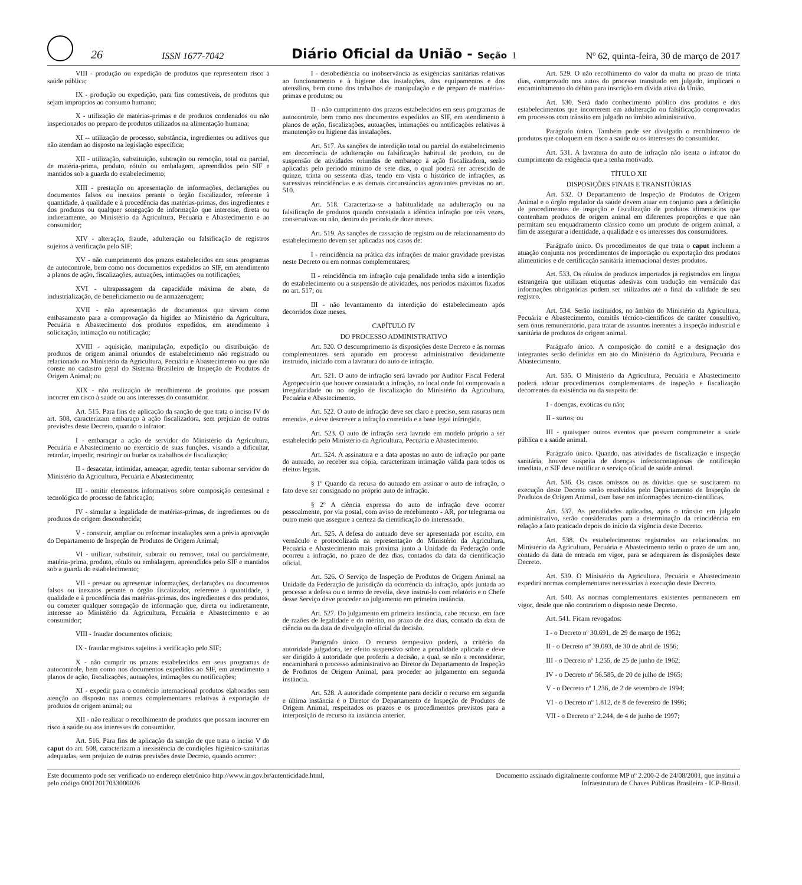26
ISSN 1677-7042
Diário Oficial da União - Seção 1
Nº 62, quinta-feira, 30 de março de 2017
VIII - produção ou expedição de produtos que representem risco à saúde pública;
IX - produção ou expedição, para fins comestíveis, de produtos que sejam impróprios ao consumo humano;
X - utilização de matérias-primas e de produtos condenados ou não inspecionados no preparo de produtos utilizados na alimentação humana;
XI -- utilização de processo, substância, ingredientes ou aditivos que não atendam ao disposto na legislação específica;
XII - utilização, substituição, subtração ou remoção, total ou parcial, de matéria-prima, produto, rótulo ou embalagem, apreendidos pelo SIF e mantidos sob a guarda do estabelecimento;
XIII - prestação ou apresentação de informações, declarações ou documentos falsos ou inexatos perante o órgão fiscalizador, referente à quantidade, à qualidade e à procedência das matérias-primas, dos ingredientes e dos produtos ou qualquer sonegação de informação que interesse, direta ou indiretamente, ao Ministério da Agricultura, Pecuária e Abastecimento e ao consumidor;
XIV - alteração, fraude, adulteração ou falsificação de registros sujeitos à verificação pelo SIF;
XV - não cumprimento dos prazos estabelecidos em seus programas de autocontrole, bem como nos documentos expedidos ao SIF, em atendimento a planos de ação, fiscalizações, autuações, intimações ou notificações;
XVI - ultrapassagem da capacidade máxima de abate, de industrialização, de beneficiamento ou de armazenagem;
XVII - não apresentação de documentos que sirvam como embasamento para a comprovação da higidez ao Ministério da Agricultura, Pecuária e Abastecimento dos produtos expedidos, em atendimento à solicitação, intimação ou notificação;
XVIII - aquisição, manipulação, expedição ou distribuição de produtos de origem animal oriundos de estabelecimento não registrado ou relacionado no Ministério da Agricultura, Pecuária e Abastecimento ou que não conste no cadastro geral do Sistema Brasileiro de Inspeção de Produtos de Origem Animal; ou
XIX - não realização de recolhimento de produtos que possam incorrer em risco à saúde ou aos interesses do consumidor.
Art. 515. Para fins de aplicação da sanção de que trata o inciso IV do art. 508, caracterizam embaraço à ação fiscalizadora, sem prejuízo de outras previsões deste Decreto, quando o infrator:
I - embaraçar a ação de servidor do Ministério da Agricultura, Pecuária e Abastecimento no exercício de suas funções, visando a dificultar, retardar, impedir, restringir ou burlar os trabalhos de fiscalização;
II - desacatar, intimidar, ameaçar, agredir, tentar subornar servidor do Ministério da Agricultura, Pecuária e Abastecimento;
III - omitir elementos informativos sobre composição centesimal e tecnológica do processo de fabricação;
IV - simular a legalidade de matérias-primas, de ingredientes ou de produtos de origem desconhecida;
V - construir, ampliar ou reformar instalações sem a prévia aprovação do Departamento de Inspeção de Produtos de Origem Animal;
VI - utilizar, substituir, subtrair ou remover, total ou parcialmente, matéria-prima, produto, rótulo ou embalagem, apreendidos pelo SIF e mantidos sob a guarda do estabelecimento;
VII - prestar ou apresentar informações, declarações ou documentos falsos ou inexatos perante o órgão fiscalizador, referente à quantidade, à qualidade e à procedência das matérias-primas, dos ingredientes e dos produtos, ou cometer qualquer sonegação de informação que, direta ou indiretamente, interesse ao Ministério da Agricultura, Pecuária e Abastecimento e ao consumidor;
VIII - fraudar documentos oficiais;
IX - fraudar registros sujeitos à verificação pelo SIF;
X - não cumprir os prazos estabelecidos em seus programas de autocontrole, bem como nos documentos expedidos ao SIF, em atendimento a planos de ação, fiscalizações, autuações, intimações ou notificações;
XI - expedir para o comércio internacional produtos elaborados sem atenção ao disposto nas normas complementares relativas à exportação de produtos de origem animal; ou
XII - não realizar o recolhimento de produtos que possam incorrer em risco à saúde ou aos interesses do consumidor.
Art. 516. Para fins de aplicação da sanção de que trata o inciso V do caput do art. 508, caracterizam a inexistência de condições higiênico-sanitárias adequadas, sem prejuízo de outras previsões deste Decreto, quando ocorrer:
I - desobediência ou inobservância às exigências sanitárias relativas ao funcionamento e à higiene das instalações, dos equipamentos e dos utensílios, bem como dos trabalhos de manipulação e de preparo de matérias-primas e produtos; ou
II - não cumprimento dos prazos estabelecidos em seus programas de autocontrole, bem como nos documentos expedidos ao SIF, em atendimento à planos de ação, fiscalizações, autuações, intimações ou notificações relativas à manutenção ou higiene das instalações.
Art. 517. As sanções de interdição total ou parcial do estabelecimento em decorrência de adulteração ou falsificação habitual do produto, ou de suspensão de atividades oriundas de embaraço à ação fiscalizadora, serão aplicadas pelo período mínimo de sete dias, o qual poderá ser acrescido de quinze, trinta ou sessenta dias, tendo em vista o histórico de infrações, as sucessivas reincidências e as demais circunstâncias agravantes previstas no art. 510.
Art. 518. Caracteriza-se a habitualidade na adulteração ou na falsificação de produtos quando constatada a idêntica infração por três vezes, consecutivas ou não, dentro do período de doze meses.
Art. 519. As sanções de cassação de registro ou de relacionamento do estabelecimento devem ser aplicadas nos casos de:
I - reincidência na prática das infrações de maior gravidade previstas neste Decreto ou em normas complementares;
II - reincidência em infração cuja penalidade tenha sido a interdição do estabelecimento ou a suspensão de atividades, nos períodos máximos fixados no art. 517; ou
III - não levantamento da interdição do estabelecimento após decorridos doze meses.
CAPÍTULO IV
DO PROCESSO ADMINISTRATIVO
Art. 520. O descumprimento às disposições deste Decreto e às normas complementares será apurado em processo administrativo devidamente instruído, iniciado com a lavratura do auto de infração.
Art. 521. O auto de infração será lavrado por Auditor Fiscal Federal Agropecuário que houver constatado a infração, no local onde foi comprovada a irregularidade ou no órgão de fiscalização do Ministério da Agricultura, Pecuária e Abastecimento.
Art. 522. O auto de infração deve ser claro e preciso, sem rasuras nem emendas, e deve descrever a infração cometida e a base legal infringida.
Art. 523. O auto de infração será lavrado em modelo próprio a ser estabelecido pelo Ministério da Agricultura, Pecuária e Abastecimento.
Art. 524. A assinatura e a data apostas no auto de infração por parte do autuado, ao receber sua cópia, caracterizam intimação válida para todos os efeitos legais.
§ 1º Quando da recusa do autuado em assinar o auto de infração, o fato deve ser consignado no próprio auto de infração.
§ 2º A ciência expressa do auto de infração deve ocorrer pessoalmente, por via postal, com aviso de recebimento - AR, por telegrama ou outro meio que assegure a certeza da cientificação do interessado.
Art. 525. A defesa do autuado deve ser apresentada por escrito, em vernáculo e protocolizada na representação do Ministério da Agricultura, Pecuária e Abastecimento mais próxima junto à Unidade da Federação onde ocorreu a infração, no prazo de dez dias, contados da data da cientificação oficial.
Art. 526. O Serviço de Inspeção de Produtos de Origem Animal na Unidade da Federação de jurisdição da ocorrência da infração, após juntada ao processo a defesa ou o termo de revelia, deve instruí-lo com relatório e o Chefe desse Serviço deve proceder ao julgamento em primeira instância.
Art. 527. Do julgamento em primeira instância, cabe recurso, em face de razões de legalidade e do mérito, no prazo de dez dias, contado da data de ciência ou da data de divulgação oficial da decisão.
Parágrafo único. O recurso tempestivo poderá, a critério da autoridade julgadora, ter efeito suspensivo sobre a penalidade aplicada e deve ser dirigido à autoridade que proferiu a decisão, a qual, se não a reconsiderar, encaminhará o processo administrativo ao Diretor do Departamento de Inspeção de Produtos de Origem Animal, para proceder ao julgamento em segunda instância.
Art. 528. A autoridade competente para decidir o recurso em segunda e última instância é o Diretor do Departamento de Inspeção de Produtos de Origem Animal, respeitados os prazos e os procedimentos previstos para a interposição de recurso na instância anterior.
Art. 529. O não recolhimento do valor da multa no prazo de trinta dias, comprovado nos autos do processo transitado em julgado, implicará o encaminhamento do débito para inscrição em dívida ativa da União.
Art. 530. Será dado conhecimento público dos produtos e dos estabelecimentos que incorrerem em adulteração ou falsificação comprovadas em processos com trânsito em julgado no âmbito administrativo.
Parágrafo único. Também pode ser divulgado o recolhimento de produtos que coloquem em risco a saúde ou os interesses do consumidor.
Art. 531. A lavratura do auto de infração não isenta o infrator do cumprimento da exigência que a tenha motivado.
TÍTULO XII
DISPOSIÇÕES FINAIS E TRANSITÓRIAS
Art. 532. O Departamento de Inspeção de Produtos de Origem Animal e o órgão regulador da saúde devem atuar em conjunto para a definição de procedimentos de inspeção e fiscalização de produtos alimentícios que contenham produtos de origem animal em diferentes proporções e que não permitam seu enquadramento clássico como um produto de origem animal, a fim de assegurar a identidade, a qualidade e os interesses dos consumidores.
Parágrafo único. Os procedimentos de que trata o caput incluem a atuação conjunta nos procedimentos de importação ou exportação dos produtos alimentícios e de certificação sanitária internacional destes produtos.
Art. 533. Os rótulos de produtos importados já registrados em língua estrangeira que utilizam etiquetas adesivas com tradução em vernáculo das informações obrigatórias podem ser utilizados até o final da validade de seu registro.
Art. 534. Serão instituídos, no âmbito do Ministério da Agricultura, Pecuária e Abastecimento, comitês técnico-científicos de caráter consultivo, sem ônus remuneratório, para tratar de assuntos inerentes à inspeção industrial e sanitária de produtos de origem animal.
Parágrafo único. A composição do comitê e a designação dos integrantes serão definidas em ato do Ministério da Agricultura, Pecuária e Abastecimento.
Art. 535. O Ministério da Agricultura, Pecuária e Abastecimento poderá adotar procedimentos complementares de inspeção e fiscalização decorrentes da existência ou da suspeita de:
I - doenças, exóticas ou não;
II - surtos; ou
III - quaisquer outros eventos que possam comprometer a saúde pública e a saúde animal.
Parágrafo único. Quando, nas atividades de fiscalização e inspeção sanitária, houver suspeita de doenças infectocontagiosas de notificação imediata, o SIF deve notificar o serviço oficial de saúde animal.
Art. 536. Os casos omissos ou as dúvidas que se suscitarem na execução deste Decreto serão resolvidos pelo Departamento de Inspeção de Produtos de Origem Animal, com base em informações técnico-científicas.
Art. 537. As penalidades aplicadas, após o trânsito em julgado administrativo, serão consideradas para a determinação da reincidência em relação a fato praticado depois do início da vigência deste Decreto.
Art. 538. Os estabelecimentos registrados ou relacionados no Ministério da Agricultura, Pecuária e Abastecimento terão o prazo de um ano, contado da data de entrada em vigor, para se adequarem às disposições deste Decreto.
Art. 539. O Ministério da Agricultura, Pecuária e Abastecimento expedirá normas complementares necessárias à execução deste Decreto.
Art. 540. As normas complementares existentes permanecem em vigor, desde que não contrariem o disposto neste Decreto.
Art. 541. Ficam revogados:
I - o Decreto nº 30.691, de 29 de março de 1952;
II - o Decreto nº 39.093, de 30 de abril de 1956;
III - o Decreto nº 1.255, de 25 de junho de 1962;
IV - o Decreto nº 56.585, de 20 de julho de 1965;
V - o Decreto nº 1.236, de 2 de setembro de 1994;
VI - o Decreto nº 1.812, de 8 de fevereiro de 1996;
VII - o Decreto nº 2.244, de 4 de junho de 1997;
Este documento pode ser verificado no endereço eletrônico http://www.in.gov.br/autenticidade.html,
pelo código 00012017033000026
Documento assinado digitalmente conforme MP nº 2.200-2 de 24/08/2001, que institui a
Infraestrutura de Chaves Públicas Brasileira - ICP-Brasil.